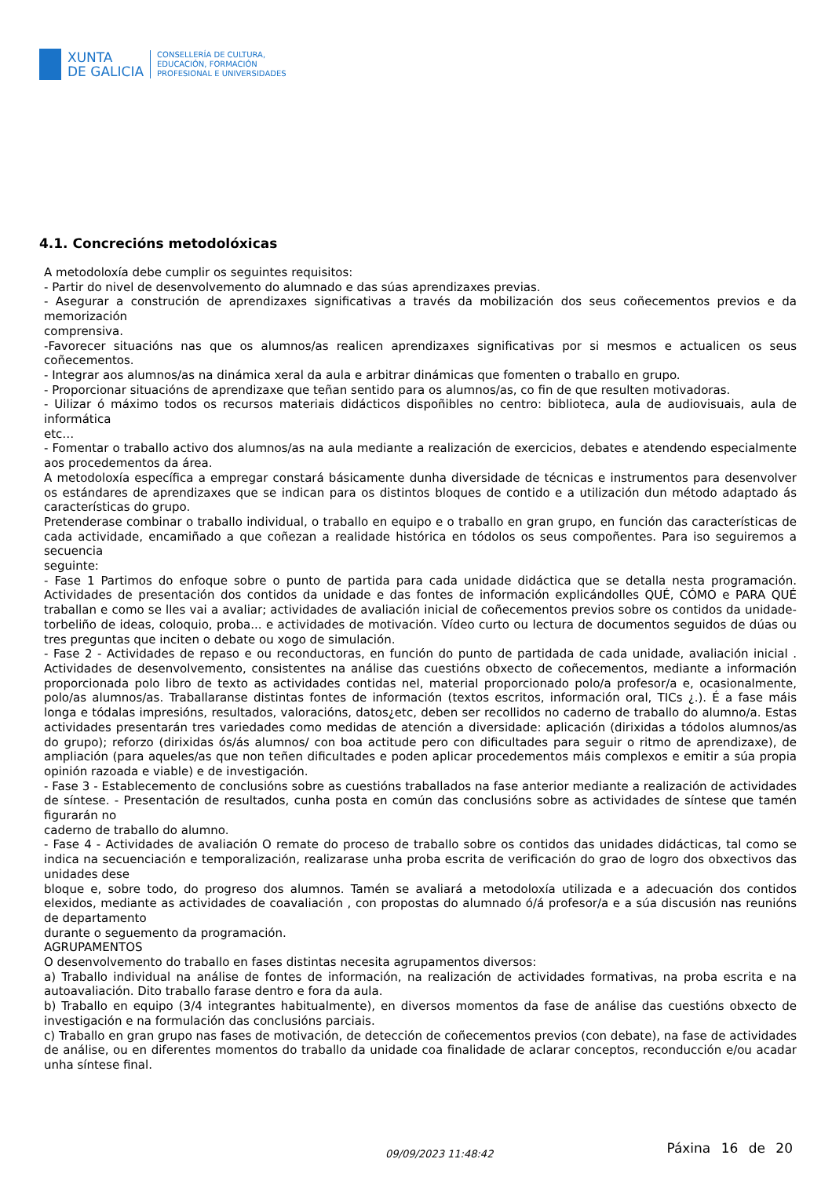XUNTA
DE GALICIA
CONSELLERÍA DE CULTURA,
EDUCACIÓN, FORMACIÓN
PROFESIONAL E UNIVERSIDADES
4.1. Concrecións metodolóxicas
A metodoloxía debe cumplir os seguintes requisitos:
- Partir do nivel de desenvolvemento do alumnado e das súas aprendizaxes previas.
- Asegurar a construción de aprendizaxes significativas a través da mobilización dos seus coñecementos previos e da memorización
comprensiva.
-Favorecer situacións nas que os alumnos/as realicen aprendizaxes significativas por si mesmos e actualicen os seus coñecementos.
- Integrar aos alumnos/as na dinámica xeral da aula e arbitrar dinámicas que fomenten o traballo en grupo.
- Proporcionar situacións de aprendizaxe que teñan sentido para os alumnos/as, co fin de que resulten motivadoras.
- Uilizar ó máximo todos os recursos materiais didácticos dispoñibles no centro: biblioteca, aula de audiovisuais, aula de informática
etc…
- Fomentar o traballo activo dos alumnos/as na aula mediante a realización de exercicios, debates e atendendo especialmente aos procedementos da área.
A metodoloxía específica a empregar constará básicamente dunha diversidade de técnicas e instrumentos para desenvolver os estándares de aprendizaxes que se indican para os distintos bloques de contido e a utilización dun método adaptado ás características do grupo.
Pretenderase combinar o traballo individual, o traballo en equipo e o traballo en gran grupo, en función das características de cada actividade, encamiñado a que coñezan a realidade histórica en tódolos os seus compoñentes. Para iso seguiremos a secuencia
seguinte:
- Fase 1 Partimos do enfoque sobre o punto de partida para cada unidade didáctica que se detalla nesta programación. Actividades de presentación dos contidos da unidade e das fontes de información explicándolles QUÉ, CÓMO e PARA QUÉ traballan e como se lles vai a avaliar; actividades de avaliación inicial de coñecementos previos sobre os contidos da unidade- torbeliño de ideas, coloquio, proba... e actividades de motivación. Vídeo curto ou lectura de documentos seguidos de dúas ou tres preguntas que inciten o debate ou xogo de simulación.
- Fase 2 - Actividades de repaso e ou reconductoras, en función do punto de partidada de cada unidade, avaliación inicial . Actividades de desenvolvemento, consistentes na análise das cuestións obxecto de coñecementos, mediante a información proporcionada polo libro de texto as actividades contidas nel, material proporcionado polo/a profesor/a e, ocasionalmente, polo/as alumnos/as. Traballaranse distintas fontes de información (textos escritos, información oral, TICs ¿.). É a fase máis longa e tódalas impresións, resultados, valoracións, datos¿etc, deben ser recollidos no caderno de traballo do alumno/a. Estas actividades presentarán tres variedades como medidas de atención a diversidade: aplicación (dirixidas a tódolos alumnos/as do grupo); reforzo (dirixidas ós/ás alumnos/ con boa actitude pero con dificultades para seguir o ritmo de aprendizaxe), de ampliación (para aqueles/as que non teñen dificultades e poden aplicar procedementos máis complexos e emitir a súa propia opinión razoada e viable) e de investigación.
- Fase 3 - Establecemento de conclusións sobre as cuestións traballados na fase anterior mediante a realización de actividades de síntese. - Presentación de resultados, cunha posta en común das conclusións sobre as actividades de síntese que tamén figurarán no
caderno de traballo do alumno.
- Fase 4 - Actividades de avaliación O remate do proceso de traballo sobre os contidos das unidades didácticas, tal como se indica na secuenciación e temporalización, realizarase unha proba escrita de verificación do grao de logro dos obxectivos das unidades dese
bloque e, sobre todo, do progreso dos alumnos. Tamén se avaliará a metodoloxía utilizada e a adecuación dos contidos elexidos, mediante as actividades de coavaliación , con propostas do alumnado ó/á profesor/a e a súa discusión nas reunións de departamento
durante o seguemento da programación.
AGRUPAMENTOS
O desenvolvemento do traballo en fases distintas necesita agrupamentos diversos:
a) Traballo individual na análise de fontes de información, na realización de actividades formativas, na proba escrita e na autoavaliación. Dito traballo farase dentro e fora da aula.
b) Traballo en equipo (3/4 integrantes habitualmente), en diversos momentos da fase de análise das cuestións obxecto de investigación e na formulación das conclusións parciais.
c) Traballo en gran grupo nas fases de motivación, de detección de coñecementos previos (con debate), na fase de actividades de análise, ou en diferentes momentos do traballo da unidade coa finalidade de aclarar conceptos, reconducción e/ou acadar unha síntese final.
09/09/2023 11:48:42
Páxina 16 de 20